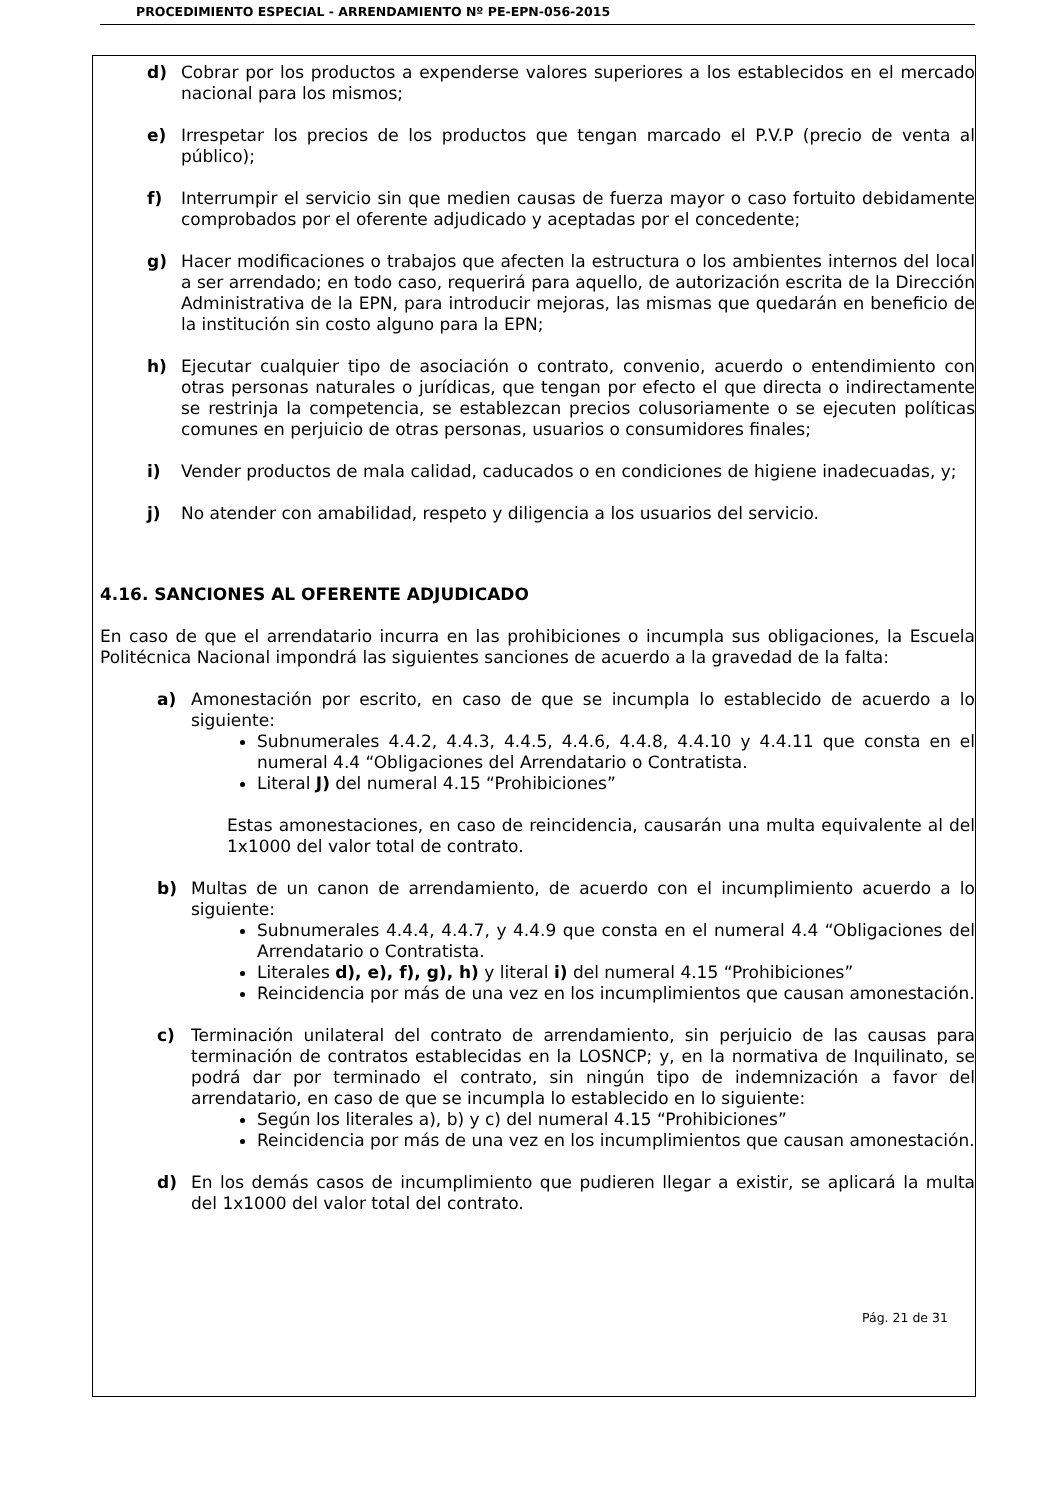PROCEDIMIENTO ESPECIAL - ARRENDAMIENTO Nº PE-EPN-056-2015
d) Cobrar por los productos a expenderse valores superiores a los establecidos en el mercado nacional para los mismos;
e) Irrespetar los precios de los productos que tengan marcado el P.V.P (precio de venta al público);
f) Interrumpir el servicio sin que medien causas de fuerza mayor o caso fortuito debidamente comprobados por el oferente adjudicado y aceptadas por el concedente;
g) Hacer modificaciones o trabajos que afecten la estructura o los ambientes internos del local a ser arrendado; en todo caso, requerirá para aquello, de autorización escrita de la Dirección Administrativa de la EPN, para introducir mejoras, las mismas que quedarán en beneficio de la institución sin costo alguno para la EPN;
h) Ejecutar cualquier tipo de asociación o contrato, convenio, acuerdo o entendimiento con otras personas naturales o jurídicas, que tengan por efecto el que directa o indirectamente se restrinja la competencia, se establezcan precios colusoriamente o se ejecuten políticas comunes en perjuicio de otras personas, usuarios o consumidores finales;
i) Vender productos de mala calidad, caducados o en condiciones de higiene inadecuadas, y;
j) No atender con amabilidad, respeto y diligencia a los usuarios del servicio.
4.16. SANCIONES AL OFERENTE ADJUDICADO
En caso de que el arrendatario incurra en las prohibiciones o incumpla sus obligaciones, la Escuela Politécnica Nacional impondrá las siguientes sanciones de acuerdo a la gravedad de la falta:
a) Amonestación por escrito, en caso de que se incumpla lo establecido de acuerdo a lo siguiente:
Subnumerales 4.4.2, 4.4.3, 4.4.5, 4.4.6, 4.4.8, 4.4.10 y 4.4.11 que consta en el numeral 4.4 “Obligaciones del Arrendatario o Contratista.
Literal J) del numeral 4.15 “Prohibiciones”
Estas amonestaciones, en caso de reincidencia, causarán una multa equivalente al del 1x1000 del valor total de contrato.
b) Multas de un canon de arrendamiento, de acuerdo con el incumplimiento acuerdo a lo siguiente:
Subnumerales 4.4.4, 4.4.7, y 4.4.9 que consta en el numeral 4.4 “Obligaciones del Arrendatario o Contratista.
Literales d), e), f), g), h) y literal i) del numeral 4.15 “Prohibiciones”
Reincidencia por más de una vez en los incumplimientos que causan amonestación.
c) Terminación unilateral del contrato de arrendamiento, sin perjuicio de las causas para terminación de contratos establecidas en la LOSNCP; y, en la normativa de Inquilinato, se podrá dar por terminado el contrato, sin ningún tipo de indemnización a favor del arrendatario, en caso de que se incumpla lo establecido en lo siguiente:
Según los literales a), b) y c) del numeral 4.15 “Prohibiciones”
Reincidencia por más de una vez en los incumplimientos que causan amonestación.
d) En los demás casos de incumplimiento que pudieren llegar a existir, se aplicará la multa del 1x1000 del valor total del contrato.
Pág. 21 de 31